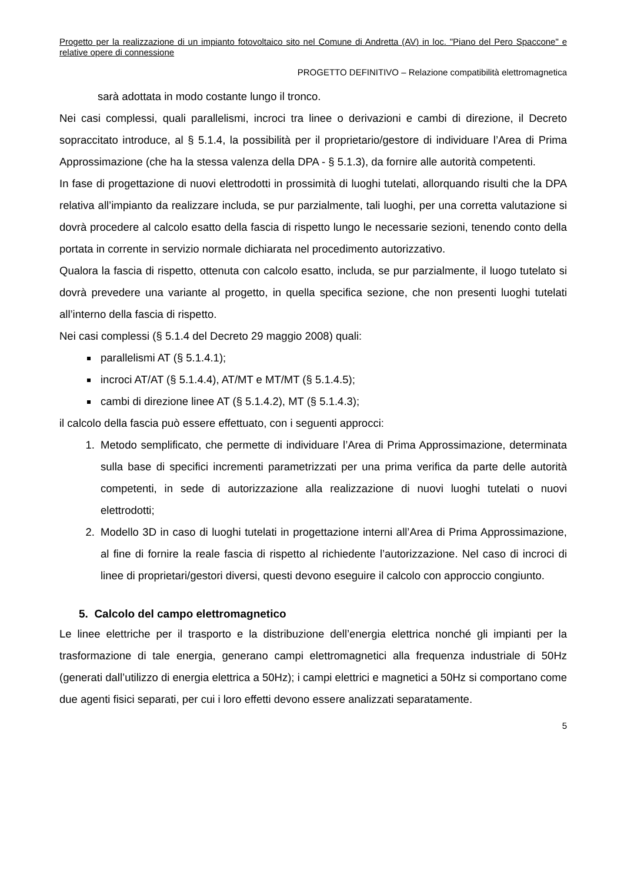Progetto per la realizzazione di un impianto fotovoltaico sito nel Comune di Andretta (AV) in loc. "Piano del Pero Spaccone" e relative opere di connessione
PROGETTO DEFINITIVO – Relazione compatibilità elettromagnetica
sarà adottata in modo costante lungo il tronco.
Nei casi complessi, quali parallelismi, incroci tra linee o derivazioni e cambi di direzione, il Decreto sopraccitato introduce, al § 5.1.4, la possibilità per il proprietario/gestore di individuare l’Area di Prima Approssimazione (che ha la stessa valenza della DPA - § 5.1.3), da fornire alle autorità competenti.
In fase di progettazione di nuovi elettrodotti in prossimità di luoghi tutelati, allorquando risulti che la DPA relativa all’impianto da realizzare includa, se pur parzialmente, tali luoghi, per una corretta valutazione si dovrà procedere al calcolo esatto della fascia di rispetto lungo le necessarie sezioni, tenendo conto della portata in corrente in servizio normale dichiarata nel procedimento autorizzativo.
Qualora la fascia di rispetto, ottenuta con calcolo esatto, includa, se pur parzialmente, il luogo tutelato si dovrà prevedere una variante al progetto, in quella specifica sezione, che non presenti luoghi tutelati all’interno della fascia di rispetto.
Nei casi complessi (§ 5.1.4 del Decreto 29 maggio 2008) quali:
parallelismi AT (§ 5.1.4.1);
incroci AT/AT (§ 5.1.4.4), AT/MT e MT/MT (§ 5.1.4.5);
cambi di direzione linee AT (§ 5.1.4.2), MT (§ 5.1.4.3);
il calcolo della fascia può essere effettuato, con i seguenti approcci:
1. Metodo semplificato, che permette di individuare l’Area di Prima Approssimazione, determinata sulla base di specifici incrementi parametrizzati per una prima verifica da parte delle autorità competenti, in sede di autorizzazione alla realizzazione di nuovi luoghi tutelati o nuovi elettrodotti;
2. Modello 3D in caso di luoghi tutelati in progettazione interni all’Area di Prima Approssimazione, al fine di fornire la reale fascia di rispetto al richiedente l’autorizzazione. Nel caso di incroci di linee di proprietari/gestori diversi, questi devono eseguire il calcolo con approccio congiunto.
5. Calcolo del campo elettromagnetico
Le linee elettriche per il trasporto e la distribuzione dell’energia elettrica nonché gli impianti per la trasformazione di tale energia, generano campi elettromagnetici alla frequenza industriale di 50Hz (generati dall’utilizzo di energia elettrica a 50Hz); i campi elettrici e magnetici a 50Hz si comportano come due agenti fisici separati, per cui i loro effetti devono essere analizzati separatamente.
5